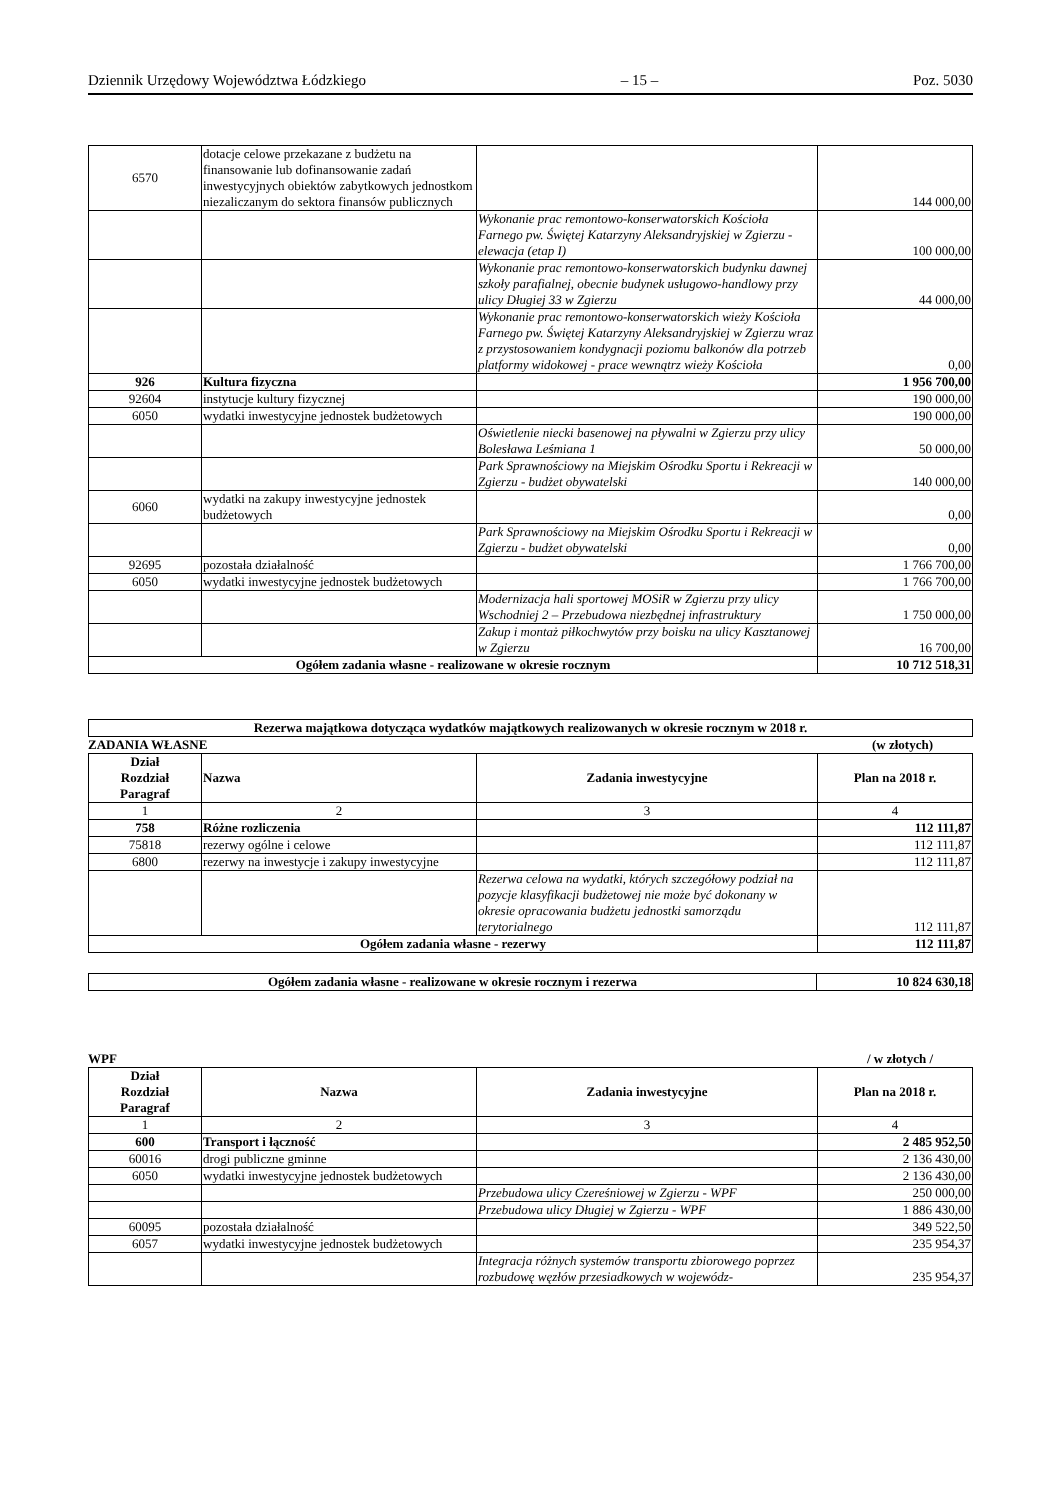Dziennik Urzędowy Województwa Łódzkiego – 15 – Poz. 5030
| 6570 | dotacje celowe przekazane z budżetu na finansowanie lub dofinansowanie zadań inwestycyjnych obiektów zabytkowych jednostkom niezaliczanym do sektora finansów publicznych | | 144 000,00 |
| | | Wykonanie prac remontowo-konserwatorskich Kościoła Farnego pw. Świętej Katarzyny Aleksandryjskiej w Zgierzu - elewacja (etap I) | 100 000,00 |
| | | Wykonanie prac remontowo-konserwatorskich budynku dawnej szkoły parafialnej, obecnie budynek usługowo-handlowy przy ulicy Długiej 33 w Zgierzu | 44 000,00 |
| | | Wykonanie prac remontowo-konserwatorskich wieży Kościoła Farnego pw. Świętej Katarzyny Aleksandryjskiej w Zgierzu wraz z przystosowaniem kondygnacji poziomu balkonów dla potrzeb platformy widokowej - prace wewnątrz wieży Kościoła | 0,00 |
| 926 | Kultura fizyczna | | 1 956 700,00 |
| 92604 | instytucje kultury fizycznej | | 190 000,00 |
| 6050 | wydatki inwestycyjne jednostek budżetowych | | 190 000,00 |
| | | Oświetlenie niecki basenowej na pływalni w Zgierzu przy ulicy Bolesława Leśmiana 1 | 50 000,00 |
| | | Park Sprawnościowy na Miejskim Ośrodku Sportu i Rekreacji w Zgierzu - budżet obywatelski | 140 000,00 |
| 6060 | wydatki na zakupy inwestycyjne jednostek budżetowych | | 0,00 |
| | | Park Sprawnościowy na Miejskim Ośrodku Sportu i Rekreacji w Zgierzu - budżet obywatelski | 0,00 |
| 92695 | pozostała działalność | | 1 766 700,00 |
| 6050 | wydatki inwestycyjne jednostek budżetowych | | 1 766 700,00 |
| | | Modernizacja hali sportowej MOSiR w Zgierzu przy ulicy Wschodniej 2 – Przebudowa niezbędnej infrastruktury | 1 750 000,00 |
| | | Zakup i montaż piłkochwytów przy boisku na ulicy Kasztanowej w Zgierzu | 16 700,00 |
| Ogółem zadania własne - realizowane w okresie rocznym | | | 10 712 518,31 |
| Rezerwa majątkowa dotycząca wydatków majątkowych realizowanych w okresie rocznym w 2018 r. |
ZADANIA WŁASNE (w złotych)
| Dział Rozdział Paragraf | Nazwa | Zadania inwestycyjne | Plan na 2018 r. |
| --- | --- | --- | --- |
| 1 | 2 | 3 | 4 |
| 758 | Różne rozliczenia | | 112 111,87 |
| 75818 | rezerwy ogólne i celowe | | 112 111,87 |
| 6800 | rezerwy na inwestycje i zakupy inwestycyjne | | 112 111,87 |
| | | Rezerwa celowa na wydatki, których szczegółowy podział na pozycje klasyfikacji budżetowej nie może być dokonany w okresie opracowania budżetu jednostki samorządu terytorialnego | 112 111,87 |
| Ogółem zadania własne - rezerwy | | | 112 111,87 |
| Ogółem zadania własne - realizowane w okresie rocznym i rezerwa | 10 824 630,18 |
WPF / w złotych /
| Dział Rozdział Paragraf | Nazwa | Zadania inwestycyjne | Plan na 2018 r. |
| --- | --- | --- | --- |
| 1 | 2 | 3 | 4 |
| 600 | Transport i łączność | | 2 485 952,50 |
| 60016 | drogi publiczne gminne | | 2 136 430,00 |
| 6050 | wydatki inwestycyjne jednostek budżetowych | | 2 136 430,00 |
| | | Przebudowa ulicy Czereśniowej w Zgierzu - WPF | 250 000,00 |
| | | Przebudowa ulicy Długiej w Zgierzu - WPF | 1 886 430,00 |
| 60095 | pozostała działalność | | 349 522,50 |
| 6057 | wydatki inwestycyjne jednostek budżetowych | | 235 954,37 |
| | | Integracja różnych systemów transportu zbiorowego poprzez rozbudowę węzłów przesiadkowych w wojewódz- | 235 954,37 |